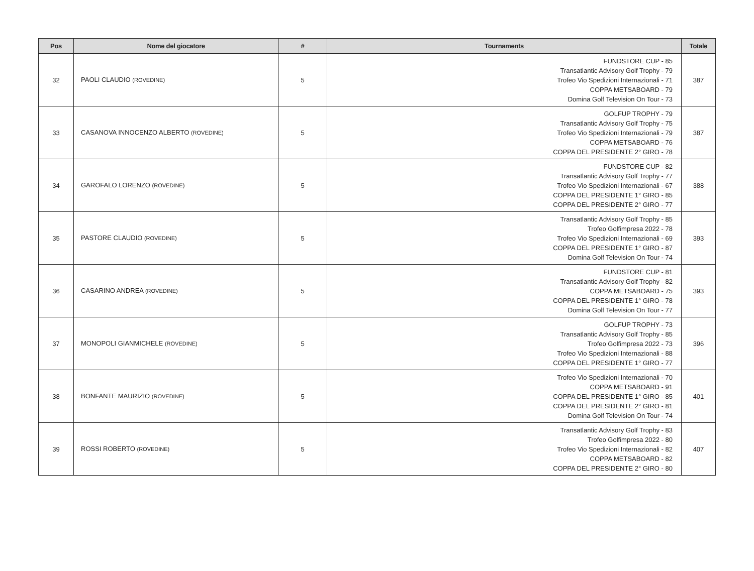| Pos | Nome del giocatore | # | Tournaments | Totale |
| --- | --- | --- | --- | --- |
| 32 | PAOLI CLAUDIO (ROVEDINE) | 5 | FUNDSTORE CUP - 85 Transatlantic Advisory Golf Trophy - 79 Trofeo Vio Spedizioni Internazionali - 71 COPPA METSABOARD - 79 Domina Golf Television On Tour - 73 | 387 |
| 33 | CASANOVA INNOCENZO ALBERTO (ROVEDINE) | 5 | GOLFUP TROPHY - 79 Transatlantic Advisory Golf Trophy - 75 Trofeo Vio Spedizioni Internazionali - 79 COPPA METSABOARD - 76 COPPA DEL PRESIDENTE 2° GIRO - 78 | 387 |
| 34 | GAROFALO LORENZO (ROVEDINE) | 5 | FUNDSTORE CUP - 82 Transatlantic Advisory Golf Trophy - 77 Trofeo Vio Spedizioni Internazionali - 67 COPPA DEL PRESIDENTE 1° GIRO - 85 COPPA DEL PRESIDENTE 2° GIRO - 77 | 388 |
| 35 | PASTORE CLAUDIO (ROVEDINE) | 5 | Transatlantic Advisory Golf Trophy - 85 Trofeo Golfimpresa 2022 - 78 Trofeo Vio Spedizioni Internazionali - 69 COPPA DEL PRESIDENTE 1° GIRO - 87 Domina Golf Television On Tour - 74 | 393 |
| 36 | CASARINO ANDREA (ROVEDINE) | 5 | FUNDSTORE CUP - 81 Transatlantic Advisory Golf Trophy - 82 COPPA METSABOARD - 75 COPPA DEL PRESIDENTE 1° GIRO - 78 Domina Golf Television On Tour - 77 | 393 |
| 37 | MONOPOLI GIANMICHELE (ROVEDINE) | 5 | GOLFUP TROPHY - 73 Transatlantic Advisory Golf Trophy - 85 Trofeo Golfimpresa 2022 - 73 Trofeo Vio Spedizioni Internazionali - 88 COPPA DEL PRESIDENTE 1° GIRO - 77 | 396 |
| 38 | BONFANTE MAURIZIO (ROVEDINE) | 5 | Trofeo Vio Spedizioni Internazionali - 70 COPPA METSABOARD - 91 COPPA DEL PRESIDENTE 1° GIRO - 85 COPPA DEL PRESIDENTE 2° GIRO - 81 Domina Golf Television On Tour - 74 | 401 |
| 39 | ROSSI ROBERTO (ROVEDINE) | 5 | Transatlantic Advisory Golf Trophy - 83 Trofeo Golfimpresa 2022 - 80 Trofeo Vio Spedizioni Internazionali - 82 COPPA METSABOARD - 82 COPPA DEL PRESIDENTE 2° GIRO - 80 | 407 |